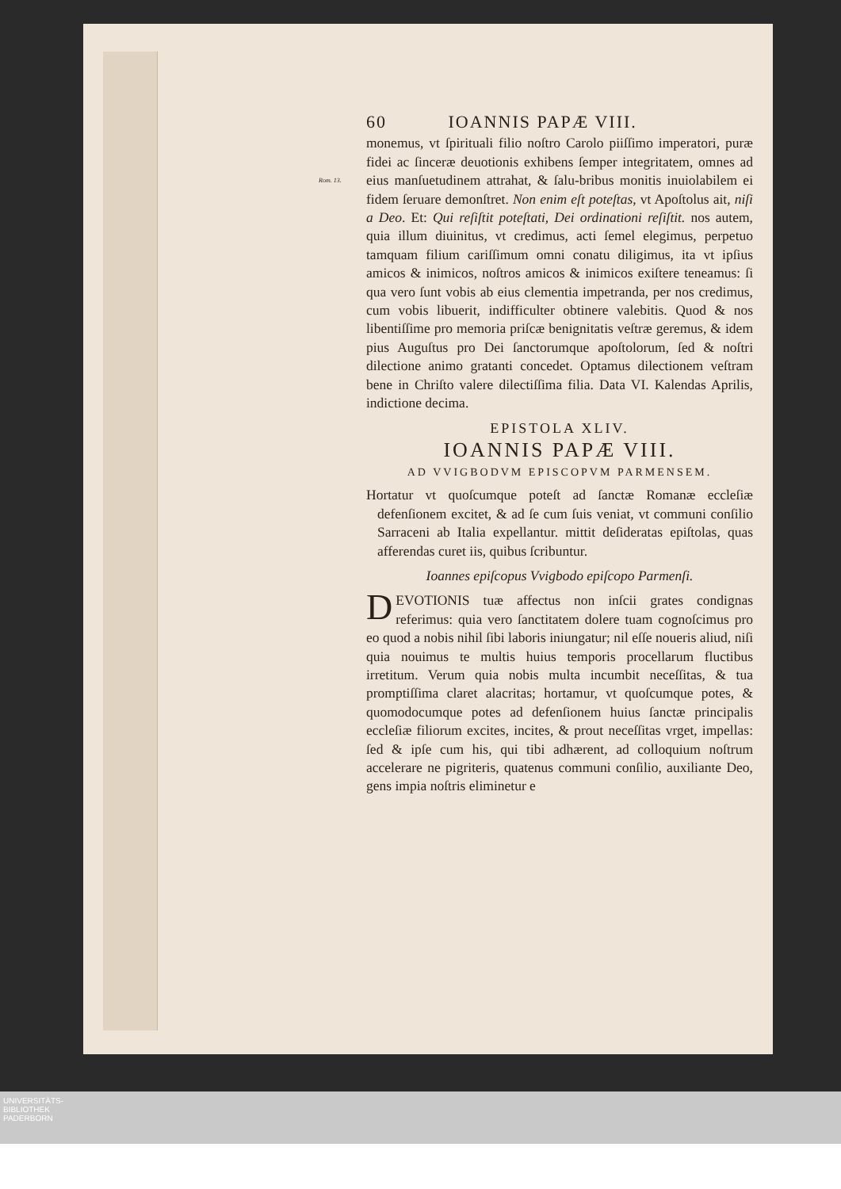60 IOANNIS PAPÆ VIII.
monemus, vt ſpirituali filio noſtro Carolo piiſſimo imperatori, puræ fidei ac ſinceræ deuotionis exhibens ſemper integritatem, omnes ad eius manſuetudinem attrahat, & ſalu- Rom. 13. bribus monitis inuiolabilem ei fidem ſeruare demonſtret. Non enim eſt poteſtas, vt Apoſtolus ait, niſi a Deo. Et: Qui reſiſtit poteſtati, Dei ordinationi reſiſtit. nos autem, quia illum diuinitus, vt credimus, acti ſemel elegimus, perpetuo tamquam filium cariſſimum omni conatu diligimus, ita vt ipſius amicos & inimicos, noſtros amicos & inimicos exiſtere teneamus: ſi qua vero ſunt vobis ab eius clementia impetranda, per nos credimus, cum vobis libuerit, indifficulter obtinere valebitis. Quod & nos libentiſſime pro memoria priſcæ benignitatis veſtræ geremus, & idem pius Auguſtus pro Dei ſanctorumque apoſtolorum, ſed & noſtri dilectione animo gratanti concedet. Optamus dilectionem veſtram bene in Chriſto valere dilectiſſima filia. Data VI. Kalendas Aprilis, indictione decima.
EPISTOLA XLIV.
IOANNIS PAPÆ VIII.
AD VVIGBODVM EPISCOPVM PARMENSEM.
Hortatur vt quoſcumque poteſt ad ſanctæ Romanæ eccleſiæ defenſionem excitet, & ad ſe cum ſuis veniat, vt communi conſilio Sarraceni ab Italia expellantur. mittit deſideratas epiſtolas, quas afferendas curet iis, quibus ſcribuntur.
Ioannes epiſcopus Vvigbodo epiſcopo Parmenſi.
DEVOTIONIS tuæ affectus non inſcii grates condignas referimus: quia vero ſanctitatem dolere tuam cognoſcimus pro eo quod a nobis nihil ſibi laboris iniungatur; nil eſſe noueris aliud, niſi quia nouimus te multis huius temporis procellarum fluctibus irretitum. Verum quia nobis multa incumbit neceſſitas, & tua promptiſſima claret alacritas; hortamur, vt quoſcumque potes, & quomodocumque potes ad defenſionem huius ſanctæ principalis eccleſiæ filiorum excites, incites, & prout neceſſitas vrget, impellas: ſed & ipſe cum his, qui tibi adhærent, ad colloquium noſtrum accelerare ne pigriteris, quatenus communi conſilio, auxiliante Deo, gens impia noſtris eliminetur e
UNIVERSITÄTS-
BIBLIOTHEK
PADERBORN